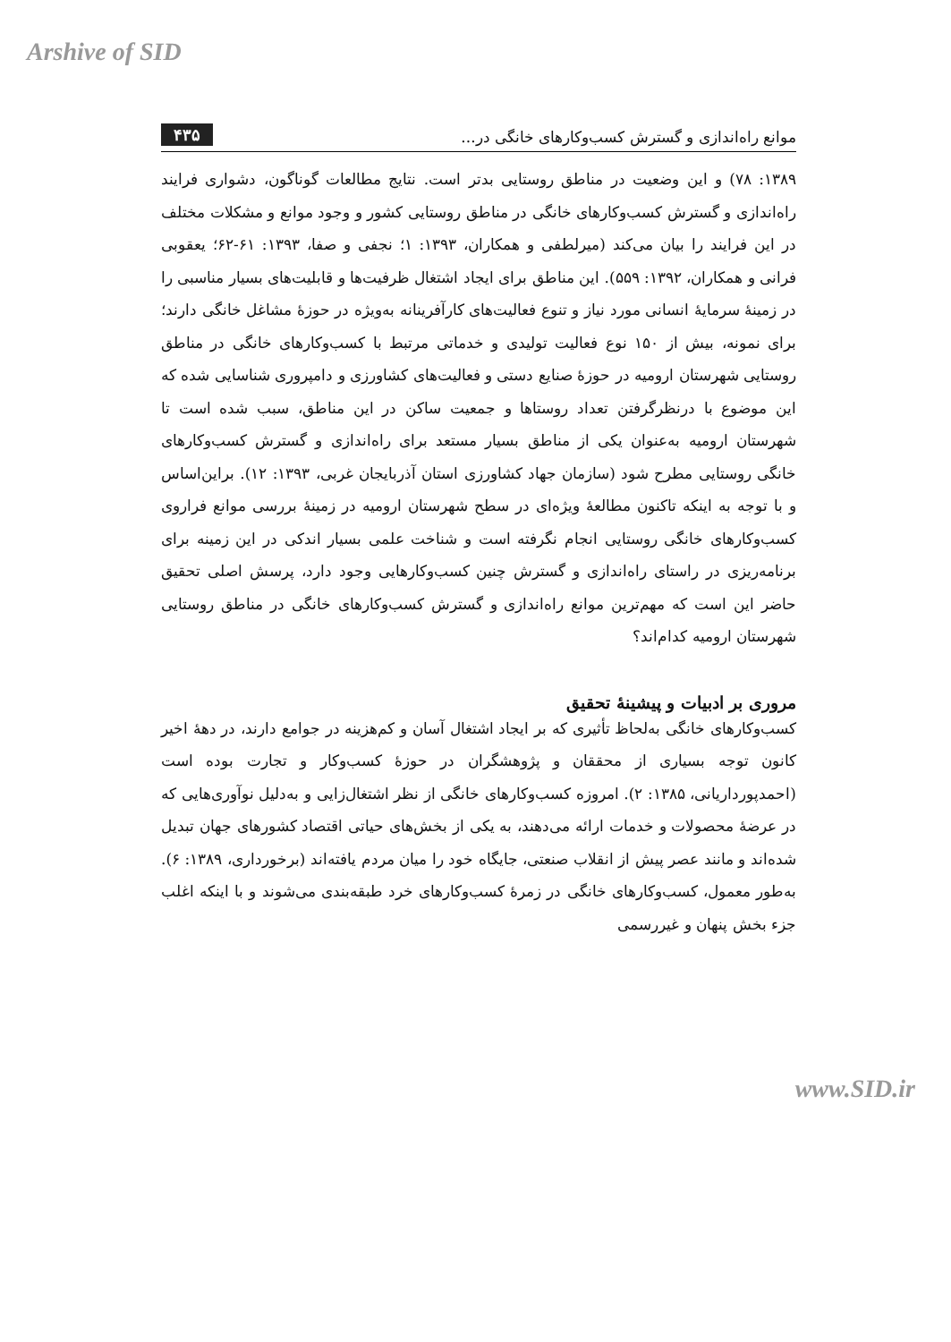Arshive of SID
موانع راه‌اندازی و گسترش کسب‌وکارهای خانگی در... ۴۳۵
۱۳۸۹: ۷۸) و این وضعیت در مناطق روستایی بدتر است. نتایج مطالعات گوناگون، دشواری فرایند راه‌اندازی و گسترش کسب‌وکارهای خانگی در مناطق روستایی کشور و وجود موانع و مشکلات مختلف در این فرایند را بیان می‌کند (میرلطفی و همکاران، ۱۳۹۳: ۱؛ نجفی و صفا، ۱۳۹۳: ۶۱-۶۲؛ یعقوبی فرانی و همکاران، ۱۳۹۲: ۵۵۹). این مناطق برای ایجاد اشتغال ظرفیت‌ها و قابلیت‌های بسیار مناسبی را در زمینهٔ سرمایهٔ انسانی مورد نیاز و تنوع فعالیت‌های کارآفرینانه به‌ویژه در حوزهٔ مشاغل خانگی دارند؛ برای نمونه، بیش از ۱۵۰ نوع فعالیت تولیدی و خدماتی مرتبط با کسب‌وکارهای خانگی در مناطق روستایی شهرستان ارومیه در حوزهٔ صنایع دستی و فعالیت‌های کشاورزی و دامپروری شناسایی شده که این موضوع با درنظرگرفتن تعداد روستاها و جمعیت ساکن در این مناطق، سبب شده است تا شهرستان ارومیه به‌عنوان یکی از مناطق بسیار مستعد برای راه‌اندازی و گسترش کسب‌وکارهای خانگی روستایی مطرح شود (سازمان جهاد کشاورزی استان آذربایجان غربی، ۱۳۹۳: ۱۲). براین‌اساس و با توجه به اینکه تاکنون مطالعهٔ ویژه‌ای در سطح شهرستان ارومیه در زمینهٔ بررسی موانع فراروی کسب‌وکارهای خانگی روستایی انجام نگرفته است و شناخت علمی بسیار اندکی در این زمینه برای برنامه‌ریزی در راستای راه‌اندازی و گسترش چنین کسب‌وکارهایی وجود دارد، پرسش اصلی تحقیق حاضر این است که مهم‌ترین موانع راه‌اندازی و گسترش کسب‌وکارهای خانگی در مناطق روستایی شهرستان ارومیه کدام‌اند؟
مروری بر ادبیات و پیشینهٔ تحقیق
کسب‌وکارهای خانگی به‌لحاظ تأثیری که بر ایجاد اشتغال آسان و کم‌هزینه در جوامع دارند، در دههٔ اخیر کانون توجه بسیاری از محققان و پژوهشگران در حوزهٔ کسب‌وکار و تجارت بوده است (احمدپورداریانی، ۱۳۸۵: ۲). امروزه کسب‌وکارهای خانگی از نظر اشتغال‌زایی و به‌دلیل نوآوری‌هایی که در عرضهٔ محصولات و خدمات ارائه می‌دهند، به یکی از بخش‌های حیاتی اقتصاد کشورهای جهان تبدیل شده‌اند و مانند عصر پیش از انقلاب صنعتی، جایگاه خود را میان مردم یافته‌اند (برخورداری، ۱۳۸۹: ۶). به‌طور معمول، کسب‌وکارهای خانگی در زمرهٔ کسب‌وکارهای خرد طبقه‌بندی می‌شوند و با اینکه اغلب جزء بخش پنهان و غیررسمی
www.SID.ir